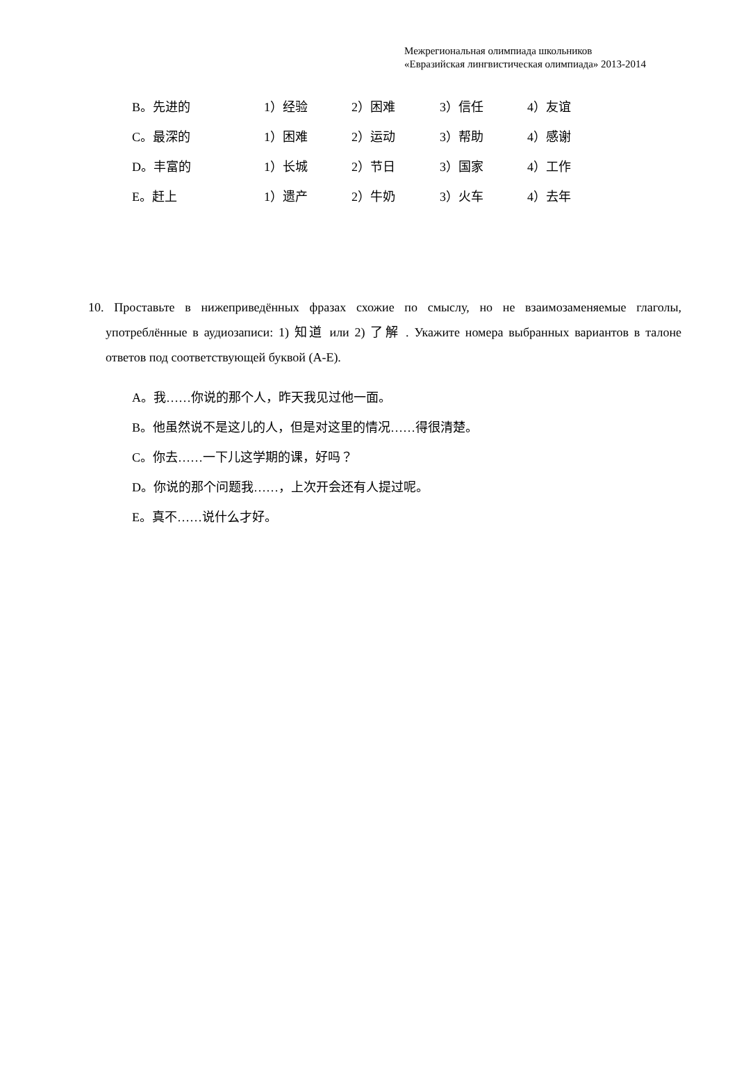Межрегиональная олимпиада школьников
«Евразийская лингвистическая олимпиада» 2013-2014
B。先进的 1）经验 2）困难 3）信任 4）友谊
C。最深的 1）困难 2）运动 3）帮助 4）感谢
D。丰富的 1）长城 2）节日 3）国家 4）工作
E。赶上 1）遗产 2）牛奶 3）火车 4）去年
10. Проставьте в нижеприведённых фразах схожие по смыслу, но не взаимозаменяемые глаголы, употреблённые в аудиозаписи: 1) 知道 или 2) 了解 . Укажите номера выбранных вариантов в талоне ответов под соответствующей буквой (A-E).
A。我……你说的那个人，昨天我见过他一面。
B。他虽然说不是这儿的人，但是对这里的情况……得很清楚。
C。你去……一下儿这学期的课，好吗？
D。你说的那个问题我……，上次开会还有人提过呢。
E。真不……说什么才好。